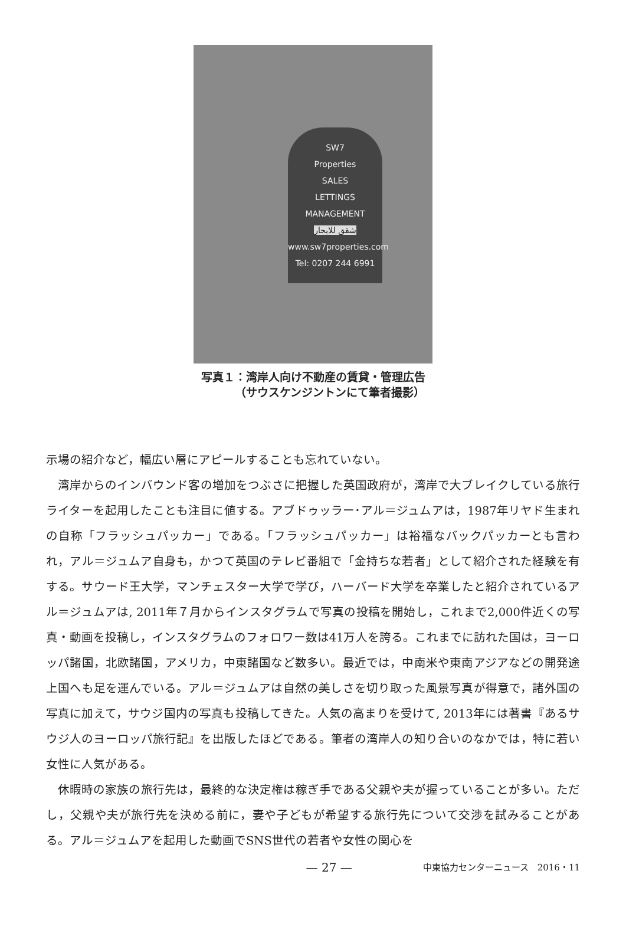SW7
Properties
SALES
LETTINGS
MANAGEMENT
شقق للايجار
www.sw7properties.com
Tel: 0207 244 6991
写真１：湾岸人向け不動産の賃貸・管理広告
   （サウスケンジントンにて筆者撮影）
示場の紹介など，幅広い層にアピールすることも忘れていない。
湾岸からのインバウンド客の増加をつぶさに把握した英国政府が，湾岸で大ブレイクしている旅行ライターを起用したことも注目に値する。アブドゥッラー･アル＝ジュムアは，1987年リヤド生まれの自称「フラッシュパッカー」である。「フラッシュパッカー」は裕福なバックパッカーとも言われ，アル＝ジュムア自身も，かつて英国のテレビ番組で「金持ちな若者」として紹介された経験を有する。サウード王大学，マンチェスター大学で学び，ハーバード大学を卒業したと紹介されているアル＝ジュムアは, 2011年７月からインスタグラムで写真の投稿を開始し，これまで2,000件近くの写真・動画を投稿し，インスタグラムのフォロワー数は41万人を誇る。これまでに訪れた国は，ヨーロッパ諸国，北欧諸国，アメリカ，中東諸国など数多い。最近では，中南米や東南アジアなどの開発途上国へも足を運んでいる。アル＝ジュムアは自然の美しさを切り取った風景写真が得意で，諸外国の写真に加えて，サウジ国内の写真も投稿してきた。人気の高まりを受けて, 2013年には著書『あるサウジ人のヨーロッパ旅行記』を出版したほどである。筆者の湾岸人の知り合いのなかでは，特に若い女性に人気がある。
休暇時の家族の旅行先は，最終的な決定権は稼ぎ手である父親や夫が握っていることが多い。ただし，父親や夫が旅行先を決める前に，妻や子どもが希望する旅行先について交渉を試みることがある。アル＝ジュムアを起用した動画でSNS世代の若者や女性の関心を
— 27 —
中東協力センターニュース　2016・11